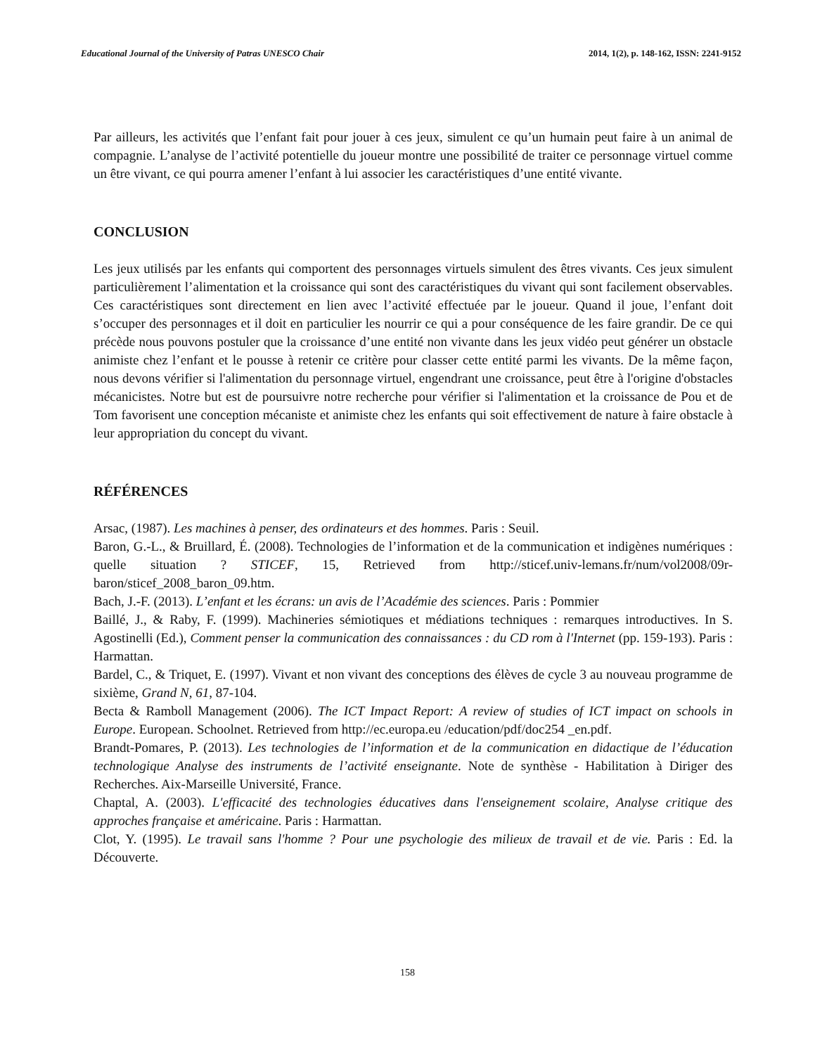Educational Journal of the University of Patras UNESCO Chair 2014, 1(2), p. 148-162, ISSN: 2241-9152
Par ailleurs, les activités que l’enfant fait pour jouer à ces jeux, simulent ce qu’un humain peut faire à un animal de compagnie. L’analyse de l’activité potentielle du joueur montre une possibilité de traiter ce personnage virtuel comme un être vivant, ce qui pourra amener l’enfant à lui associer les caractéristiques d’une entité vivante.
CONCLUSION
Les jeux utilisés par les enfants qui comportent des personnages virtuels simulent des êtres vivants. Ces jeux simulent particulièrement l’alimentation et la croissance qui sont des caractéristiques du vivant qui sont facilement observables. Ces caractéristiques sont directement en lien avec l’activité effectuée par le joueur. Quand il joue, l’enfant doit s’occuper des personnages et il doit en particulier les nourrir ce qui a pour conséquence de les faire grandir. De ce qui précède nous pouvons postuler que la croissance d’une entité non vivante dans les jeux vidéo peut générer un obstacle animiste chez l’enfant et le pousse à retenir ce critère pour classer cette entité parmi les vivants. De la même façon, nous devons vérifier si l'alimentation du personnage virtuel, engendrant une croissance, peut être à l'origine d'obstacles mécanicistes. Notre but est de poursuivre notre recherche pour vérifier si l'alimentation et la croissance de Pou et de Tom favorisent une conception mécaniste et animiste chez les enfants qui soit effectivement de nature à faire obstacle à leur appropriation du concept du vivant.
RÉFÉRENCES
Arsac, (1987). Les machines à penser, des ordinateurs et des hommes. Paris : Seuil.
Baron, G.-L., & Bruillard, É. (2008). Technologies de l’information et de la communication et indigènes numériques : quelle situation ? STICEF, 15, Retrieved from http://sticef.univ-lemans.fr/num/vol2008/09r-baron/sticef_2008_baron_09.htm.
Bach, J.-F. (2013). L’enfant et les écrans: un avis de l’Académie des sciences. Paris : Pommier
Baillé, J., & Raby, F. (1999). Machineries sémiotiques et médiations techniques : remarques introductives. In S. Agostinelli (Ed.), Comment penser la communication des connaissances : du CD rom à l'Internet (pp. 159-193). Paris : Harmattan.
Bardel, C., & Triquet, E. (1997). Vivant et non vivant des conceptions des élèves de cycle 3 au nouveau programme de sixième, Grand N, 61, 87-104.
Becta & Ramboll Management (2006). The ICT Impact Report: A review of studies of ICT impact on schools in Europe. European. Schoolnet. Retrieved from http://ec.europa.eu /education/pdf/doc254 _en.pdf.
Brandt-Pomares, P. (2013). Les technologies de l’information et de la communication en didactique de l’éducation technologique Analyse des instruments de l’activité enseignante. Note de synthèse - Habilitation à Diriger des Recherches. Aix-Marseille Université, France.
Chaptal, A. (2003). L'efficacité des technologies éducatives dans l'enseignement scolaire, Analyse critique des approches française et américaine. Paris : Harmattan.
Clot, Y. (1995). Le travail sans l'homme ? Pour une psychologie des milieux de travail et de vie. Paris : Ed. la Découverte.
158